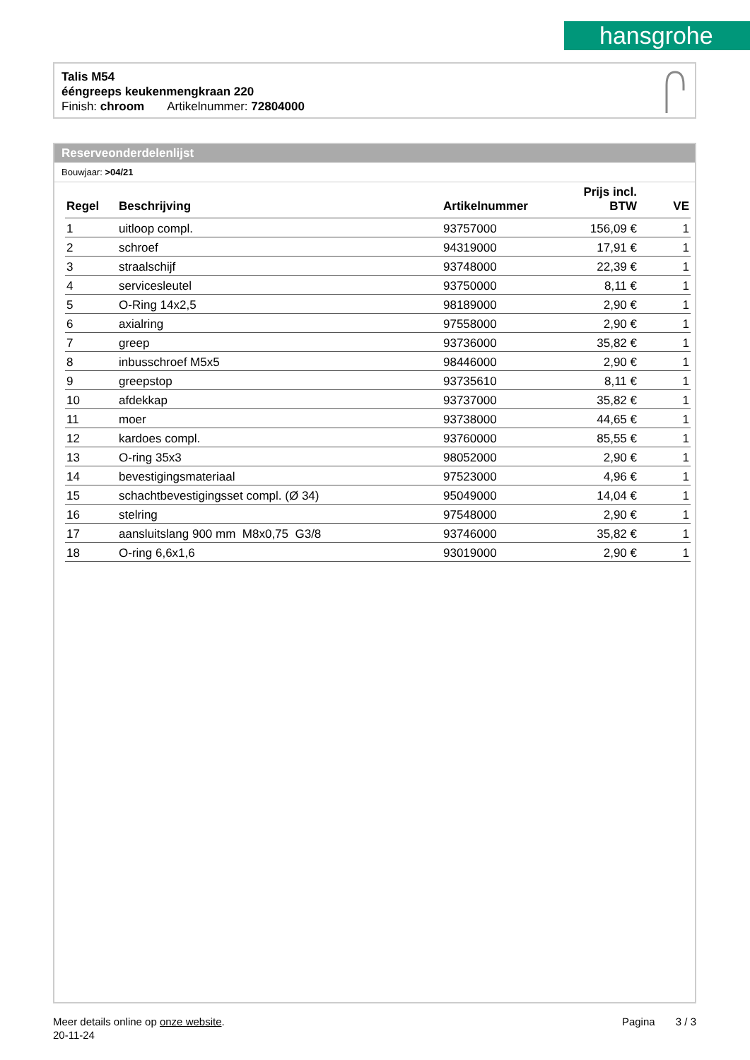hansgrohe
Talis M54
ééngreeps keukenmengkraan 220
Finish: chroom Artikelnummer: 72804000
Reserveonderdelenlijst
Bouwjaar: >04/21
| Regel | Beschrijving | Artikelnummer | Prijs incl. BTW | VE |
| --- | --- | --- | --- | --- |
| 1 | uitloop compl. | 93757000 | 156,09 € | 1 |
| 2 | schroef | 94319000 | 17,91 € | 1 |
| 3 | straalschijf | 93748000 | 22,39 € | 1 |
| 4 | servicesleutel | 93750000 | 8,11 € | 1 |
| 5 | O-Ring 14x2,5 | 98189000 | 2,90 € | 1 |
| 6 | axialring | 97558000 | 2,90 € | 1 |
| 7 | greep | 93736000 | 35,82 € | 1 |
| 8 | inbusschroef M5x5 | 98446000 | 2,90 € | 1 |
| 9 | greepstop | 93735610 | 8,11 € | 1 |
| 10 | afdekkap | 93737000 | 35,82 € | 1 |
| 11 | moer | 93738000 | 44,65 € | 1 |
| 12 | kardoes compl. | 93760000 | 85,55 € | 1 |
| 13 | O-ring 35x3 | 98052000 | 2,90 € | 1 |
| 14 | bevestigingsmateriaal | 97523000 | 4,96 € | 1 |
| 15 | schachtbevestigingsset compl. (Ø 34) | 95049000 | 14,04 € | 1 |
| 16 | stelring | 97548000 | 2,90 € | 1 |
| 17 | aansluitslang 900 mm M8x0,75 G3/8 | 93746000 | 35,82 € | 1 |
| 18 | O-ring 6,6x1,6 | 93019000 | 2,90 € | 1 |
Meer details online op onze website. Pagina 3 / 3
20-11-24